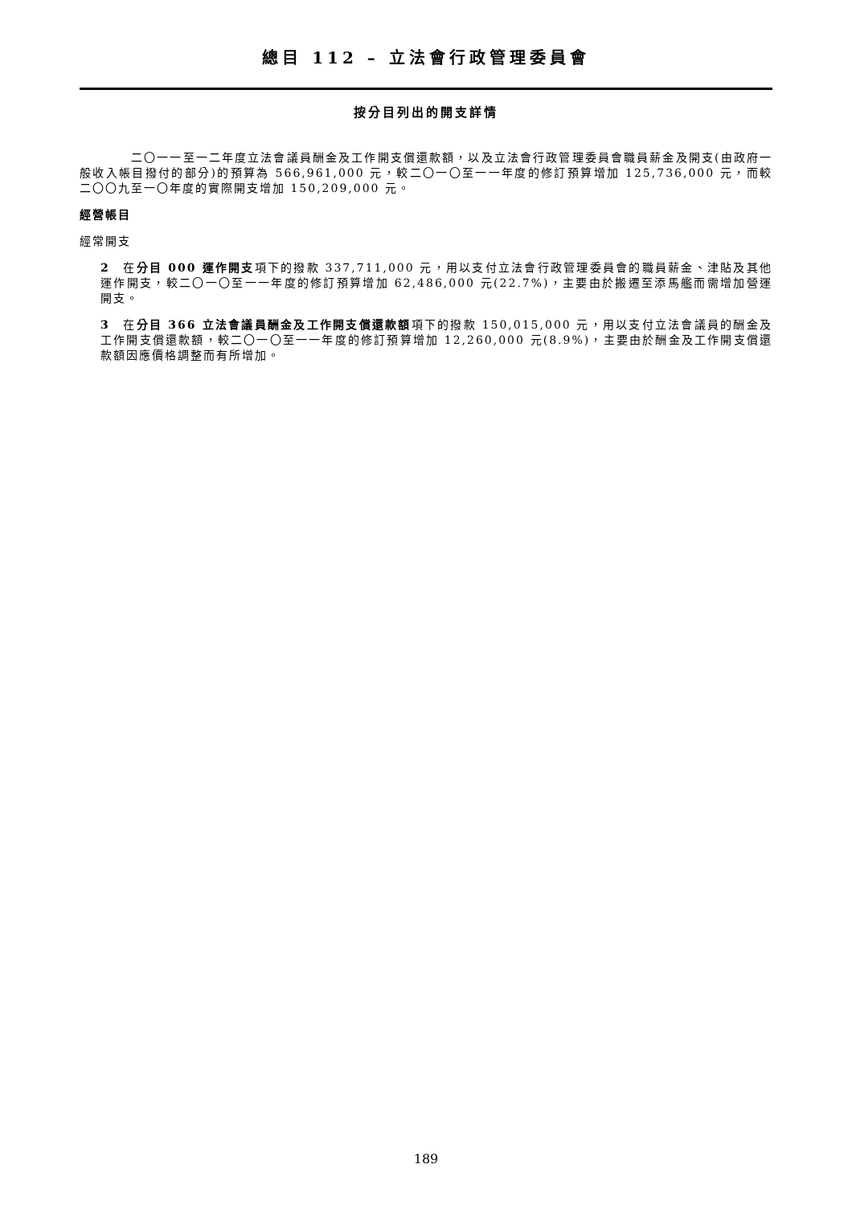總目 112 – 立法會行政管理委員會
按分目列出的開支詳情
二〇一一至一二年度立法會議員酬金及工作開支償還款額，以及立法會行政管理委員會職員薪金及開支(由政府一般收入帳目撥付的部分)的預算為 566,961,000 元，較二〇一〇至一一年度的修訂預算增加 125,736,000 元，而較二〇〇九至一〇年度的實際開支增加 150,209,000 元。
經營帳目
經常開支
2　在分目 000 運作開支項下的撥款 337,711,000 元，用以支付立法會行政管理委員會的職員薪金、津貼及其他運作開支，較二〇一〇至一一年度的修訂預算增加 62,486,000 元(22.7%)，主要由於搬遷至添馬艦而需增加營運開支。
3　在分目 366 立法會議員酬金及工作開支償還款額項下的撥款 150,015,000 元，用以支付立法會議員的酬金及工作開支償還款額，較二〇一〇至一一年度的修訂預算增加 12,260,000 元(8.9%)，主要由於酬金及工作開支償還款額因應價格調整而有所增加。
189